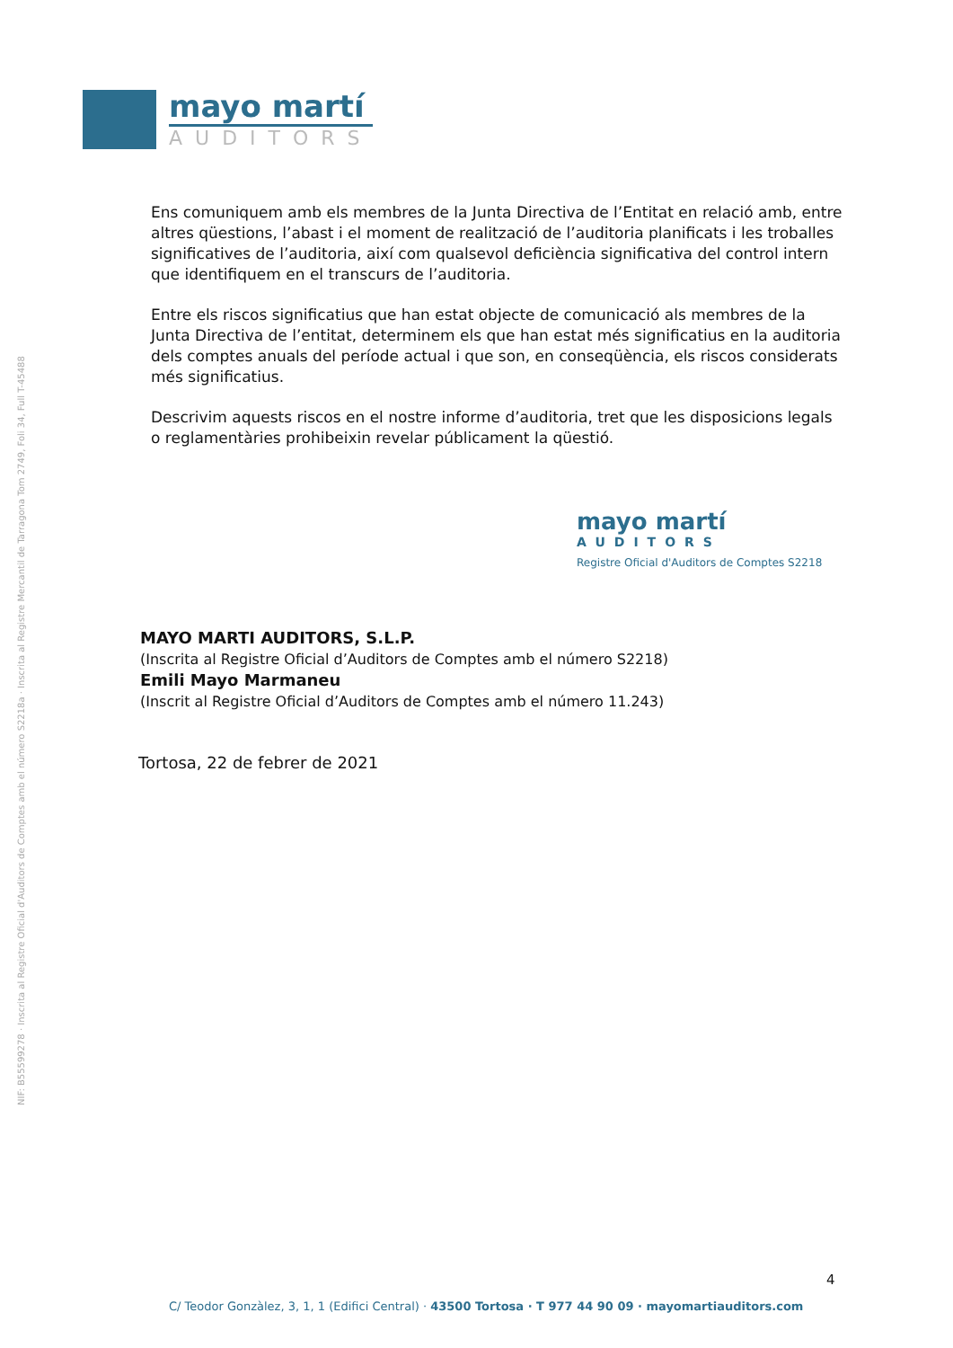mayo martí
AUDITORS
NIF: B55599278 · Inscrita al Registre Oficial d'Auditors de Comptes amb el número S2218a · Inscrita al Registre Mercantil de Tarragona Tom 2749, Foli 34, Full T-45488
Ens comuniquem amb els membres de la Junta Directiva de l’Entitat en relació amb, entre altres qüestions, l’abast i el moment de realització de l’auditoria planificats i les troballes significatives de l’auditoria, així com qualsevol deficiència significativa del control intern que identifiquem en el transcurs de l’auditoria.
Entre els riscos significatius que han estat objecte de comunicació als membres de la Junta Directiva de l’entitat, determinem els que han estat més significatius en la auditoria dels comptes anuals del període actual i que son, en conseqüència, els riscos considerats més significatius.
Descrivim aquests riscos en el nostre informe d’auditoria, tret que les disposicions legals o reglamentàries prohibeixin revelar públicament la qüestió.
mayo martí
AUDITORS
Registre Oficial d'Auditors de Comptes S2218
MAYO MARTI AUDITORS, S.L.P.
(Inscrita al Registre Oficial d’Auditors de Comptes amb el número S2218)
Emili Mayo Marmaneu
(Inscrit al Registre Oficial d’Auditors de Comptes amb el número 11.243)
Tortosa, 22 de febrer de 2021
4
C/ Teodor Gonzàlez, 3, 1, 1 (Edifici Central) · 43500 Tortosa · T 977 44 90 09 · mayomartiauditors.com